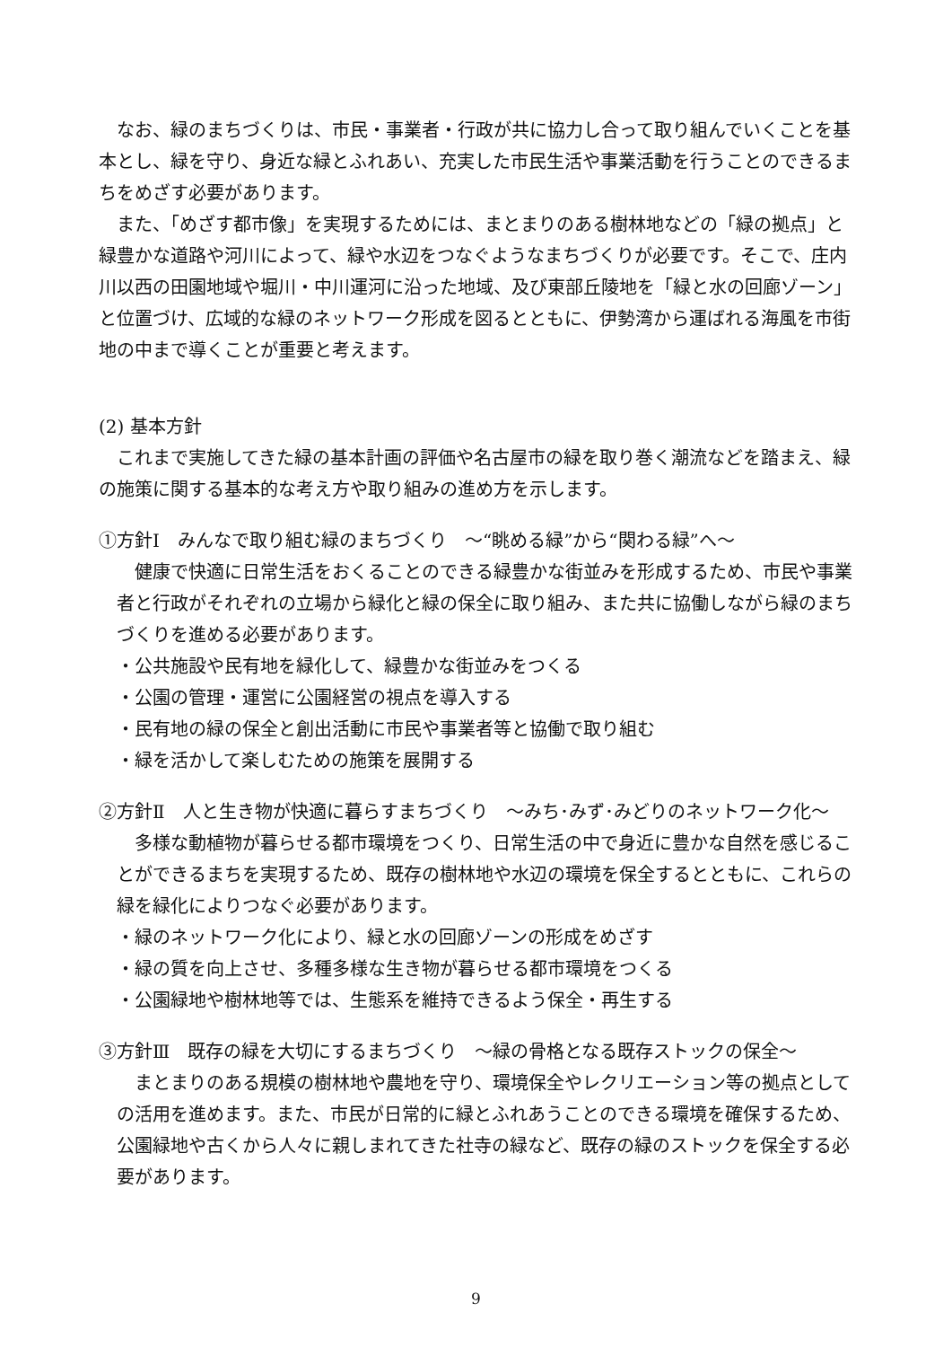なお、緑のまちづくりは、市民・事業者・行政が共に協力し合って取り組んでいくことを基本とし、緑を守り、身近な緑とふれあい、充実した市民生活や事業活動を行うことのできるまちをめざす必要があります。
また、「めざす都市像」を実現するためには、まとまりのある樹林地などの「緑の拠点」と緑豊かな道路や河川によって、緑や水辺をつなぐようなまちづくりが必要です。そこで、庄内川以西の田園地域や堀川・中川運河に沿った地域、及び東部丘陵地を「緑と水の回廊ゾーン」と位置づけ、広域的な緑のネットワーク形成を図るとともに、伊勢湾から運ばれる海風を市街地の中まで導くことが重要と考えます。
(2) 基本方針
これまで実施してきた緑の基本計画の評価や名古屋市の緑を取り巻く潮流などを踏まえ、緑の施策に関する基本的な考え方や取り組みの進め方を示します。
①方針Ⅰ　みんなで取り組む緑のまちづくり　～“眺める緑”から“関わる緑”へ～
健康で快適に日常生活をおくることのできる緑豊かな街並みを形成するため、市民や事業者と行政がそれぞれの立場から緑化と緑の保全に取り組み、また共に協働しながら緑のまちづくりを進める必要があります。
・公共施設や民有地を緑化して、緑豊かな街並みをつくる
・公園の管理・運営に公園経営の視点を導入する
・民有地の緑の保全と創出活動に市民や事業者等と協働で取り組む
・緑を活かして楽しむための施策を展開する
②方針Ⅱ　人と生き物が快適に暮らすまちづくり　～みち･みず･みどりのネットワーク化～
多様な動植物が暮らせる都市環境をつくり、日常生活の中で身近に豊かな自然を感じることができるまちを実現するため、既存の樹林地や水辺の環境を保全するとともに、これらの緑を緑化によりつなぐ必要があります。
・緑のネットワーク化により、緑と水の回廊ゾーンの形成をめざす
・緑の質を向上させ、多種多様な生き物が暮らせる都市環境をつくる
・公園緑地や樹林地等では、生態系を維持できるよう保全・再生する
③方針Ⅲ　既存の緑を大切にするまちづくり　～緑の骨格となる既存ストックの保全～
まとまりのある規模の樹林地や農地を守り、環境保全やレクリエーション等の拠点としての活用を進めます。また、市民が日常的に緑とふれあうことのできる環境を確保するため、公園緑地や古くから人々に親しまれてきた社寺の緑など、既存の緑のストックを保全する必要があります。
9